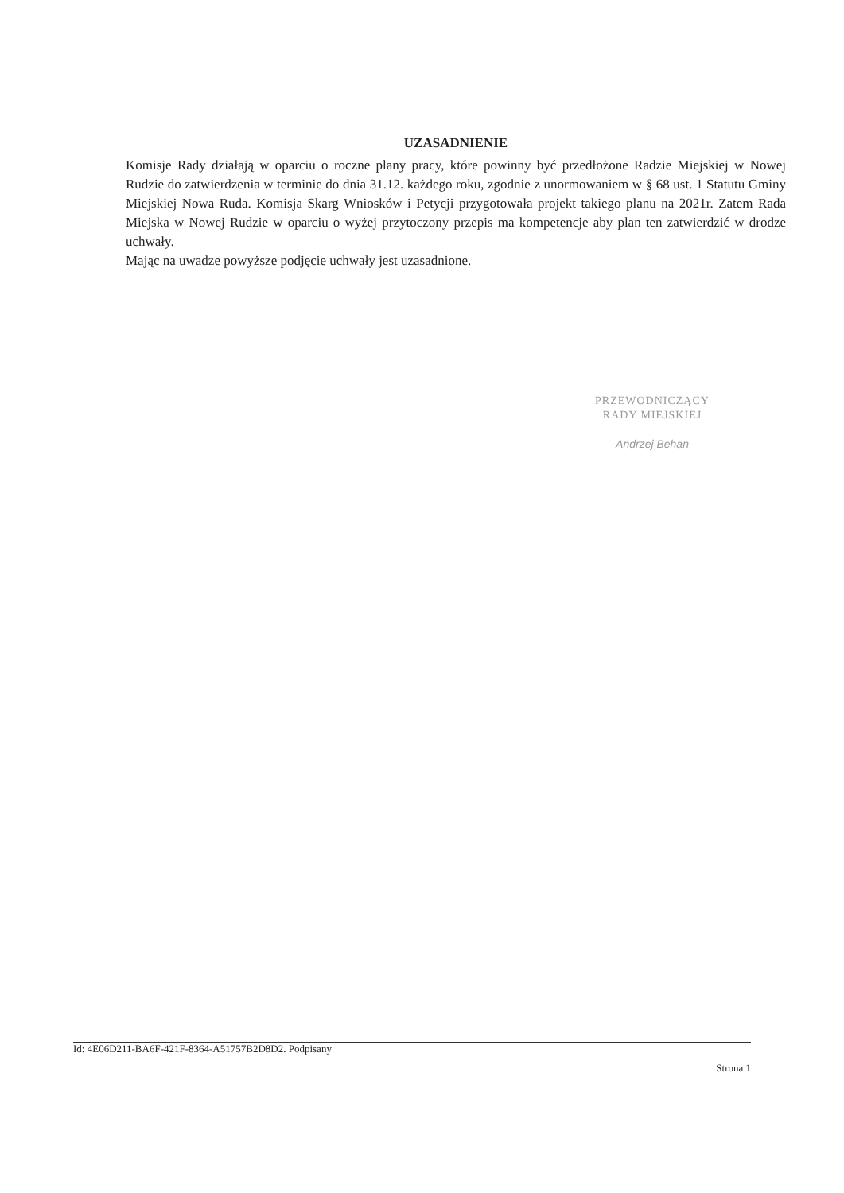UZASADNIENIE
Komisje Rady działają w oparciu o roczne plany pracy, które powinny być przedłożone Radzie Miejskiej w Nowej Rudzie do zatwierdzenia w terminie do dnia 31.12. każdego roku, zgodnie z unormowaniem w § 68 ust. 1 Statutu Gminy Miejskiej Nowa Ruda. Komisja Skarg Wniosków i Petycji przygotowała projekt takiego planu na 2021r. Zatem Rada Miejska w Nowej Rudzie w oparciu o wyżej przytoczony przepis ma kompetencje aby plan ten zatwierdzić w drodze uchwały.
Mając na uwadze powyższe podjęcie uchwały jest uzasadnione.
PRZEWODNICZĄCY
RADY MIEJSKIEJ
Andrzej Behan
Id: 4E06D211-BA6F-421F-8364-A51757B2D8D2. Podpisany
Strona 1